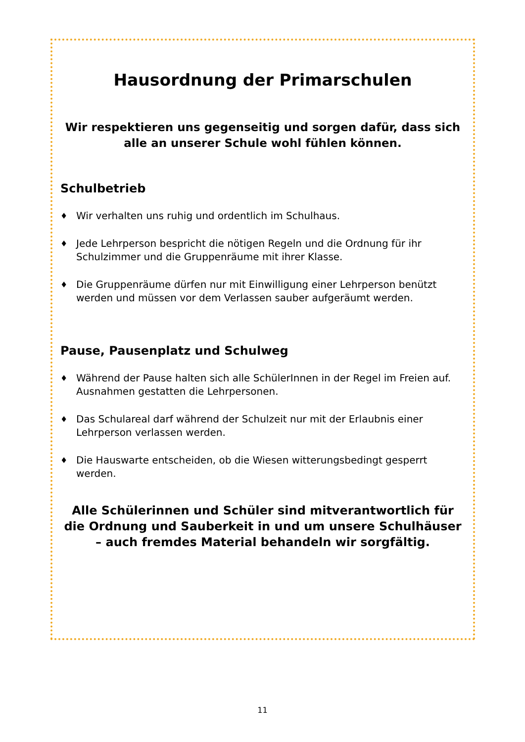Hausordnung der Primarschulen
Wir respektieren uns gegenseitig und sorgen dafür, dass sich alle an unserer Schule wohl fühlen können.
Schulbetrieb
♦ Wir verhalten uns ruhig und ordentlich im Schulhaus.
♦ Jede Lehrperson bespricht die nötigen Regeln und die Ordnung für ihr Schulzimmer und die Gruppenräume mit ihrer Klasse.
♦ Die Gruppenräume dürfen nur mit Einwilligung einer Lehrperson benützt werden und müssen vor dem Verlassen sauber aufgeräumt werden.
Pause, Pausenplatz und Schulweg
♦ Während der Pause halten sich alle SchülerInnen in der Regel im Freien auf. Ausnahmen gestatten die Lehrpersonen.
♦ Das Schulareal darf während der Schulzeit nur mit der Erlaubnis einer Lehrperson verlassen werden.
♦ Die Hauswarte entscheiden, ob die Wiesen witterungsbedingt gesperrt werden.
Alle Schülerinnen und Schüler sind mitverantwortlich für die Ordnung und Sauberkeit in und um unsere Schulhäuser – auch fremdes Material behandeln wir sorgfältig.
11